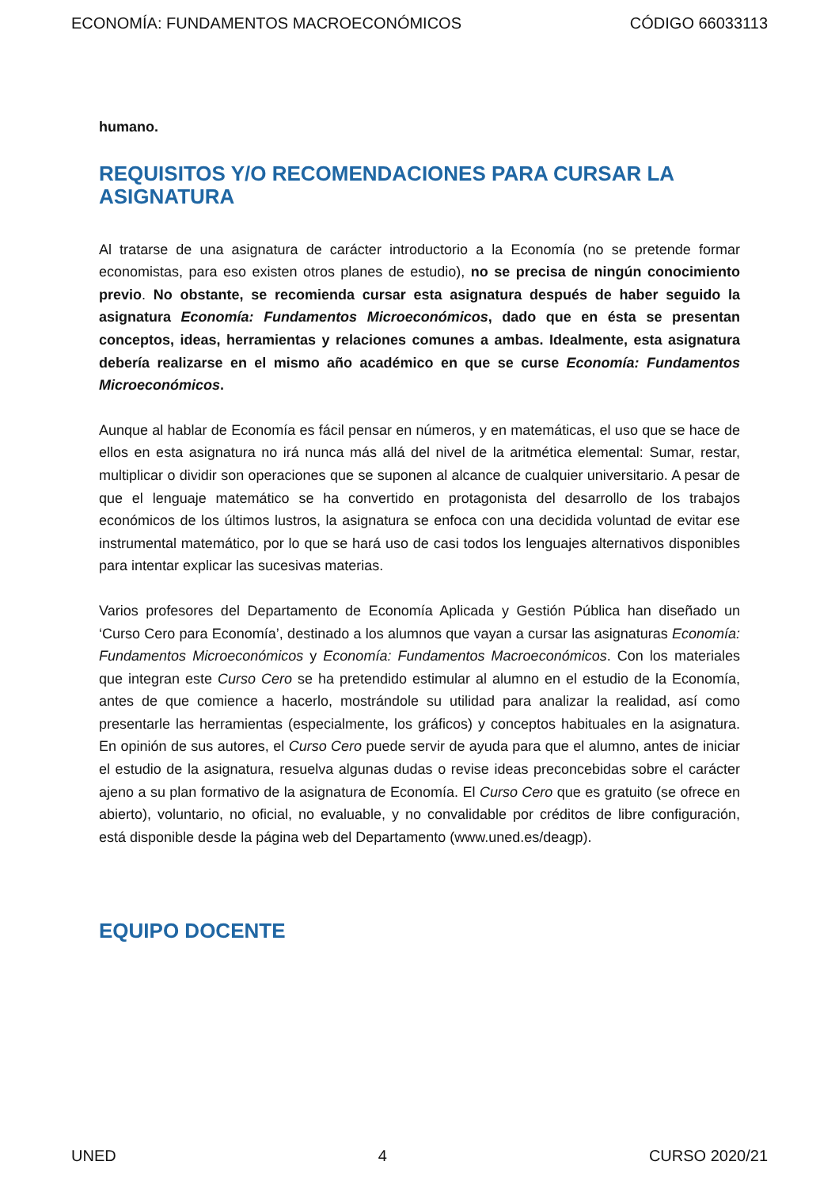ECONOMÍA: FUNDAMENTOS MACROECONÓMICOS CÓDIGO 66033113
humano.
REQUISITOS Y/O RECOMENDACIONES PARA CURSAR LA ASIGNATURA
Al tratarse de una asignatura de carácter introductorio a la Economía (no se pretende formar economistas, para eso existen otros planes de estudio), no se precisa de ningún conocimiento previo. No obstante, se recomienda cursar esta asignatura después de haber seguido la asignatura Economía: Fundamentos Microeconómicos, dado que en ésta se presentan conceptos, ideas, herramientas y relaciones comunes a ambas. Idealmente, esta asignatura debería realizarse en el mismo año académico en que se curse Economía: Fundamentos Microeconómicos.
Aunque al hablar de Economía es fácil pensar en números, y en matemáticas, el uso que se hace de ellos en esta asignatura no irá nunca más allá del nivel de la aritmética elemental: Sumar, restar, multiplicar o dividir son operaciones que se suponen al alcance de cualquier universitario. A pesar de que el lenguaje matemático se ha convertido en protagonista del desarrollo de los trabajos económicos de los últimos lustros, la asignatura se enfoca con una decidida voluntad de evitar ese instrumental matemático, por lo que se hará uso de casi todos los lenguajes alternativos disponibles para intentar explicar las sucesivas materias.
Varios profesores del Departamento de Economía Aplicada y Gestión Pública han diseñado un ‘Curso Cero para Economía’, destinado a los alumnos que vayan a cursar las asignaturas Economía: Fundamentos Microeconómicos y Economía: Fundamentos Macroeconómicos. Con los materiales que integran este Curso Cero se ha pretendido estimular al alumno en el estudio de la Economía, antes de que comience a hacerlo, mostrándole su utilidad para analizar la realidad, así como presentarle las herramientas (especialmente, los gráficos) y conceptos habituales en la asignatura. En opinión de sus autores, el Curso Cero puede servir de ayuda para que el alumno, antes de iniciar el estudio de la asignatura, resuelva algunas dudas o revise ideas preconcebidas sobre el carácter ajeno a su plan formativo de la asignatura de Economía. El Curso Cero que es gratuito (se ofrece en abierto), voluntario, no oficial, no evaluable, y no convalidable por créditos de libre configuración, está disponible desde la página web del Departamento (www.uned.es/deagp).
EQUIPO DOCENTE
UNED 4 CURSO 2020/21